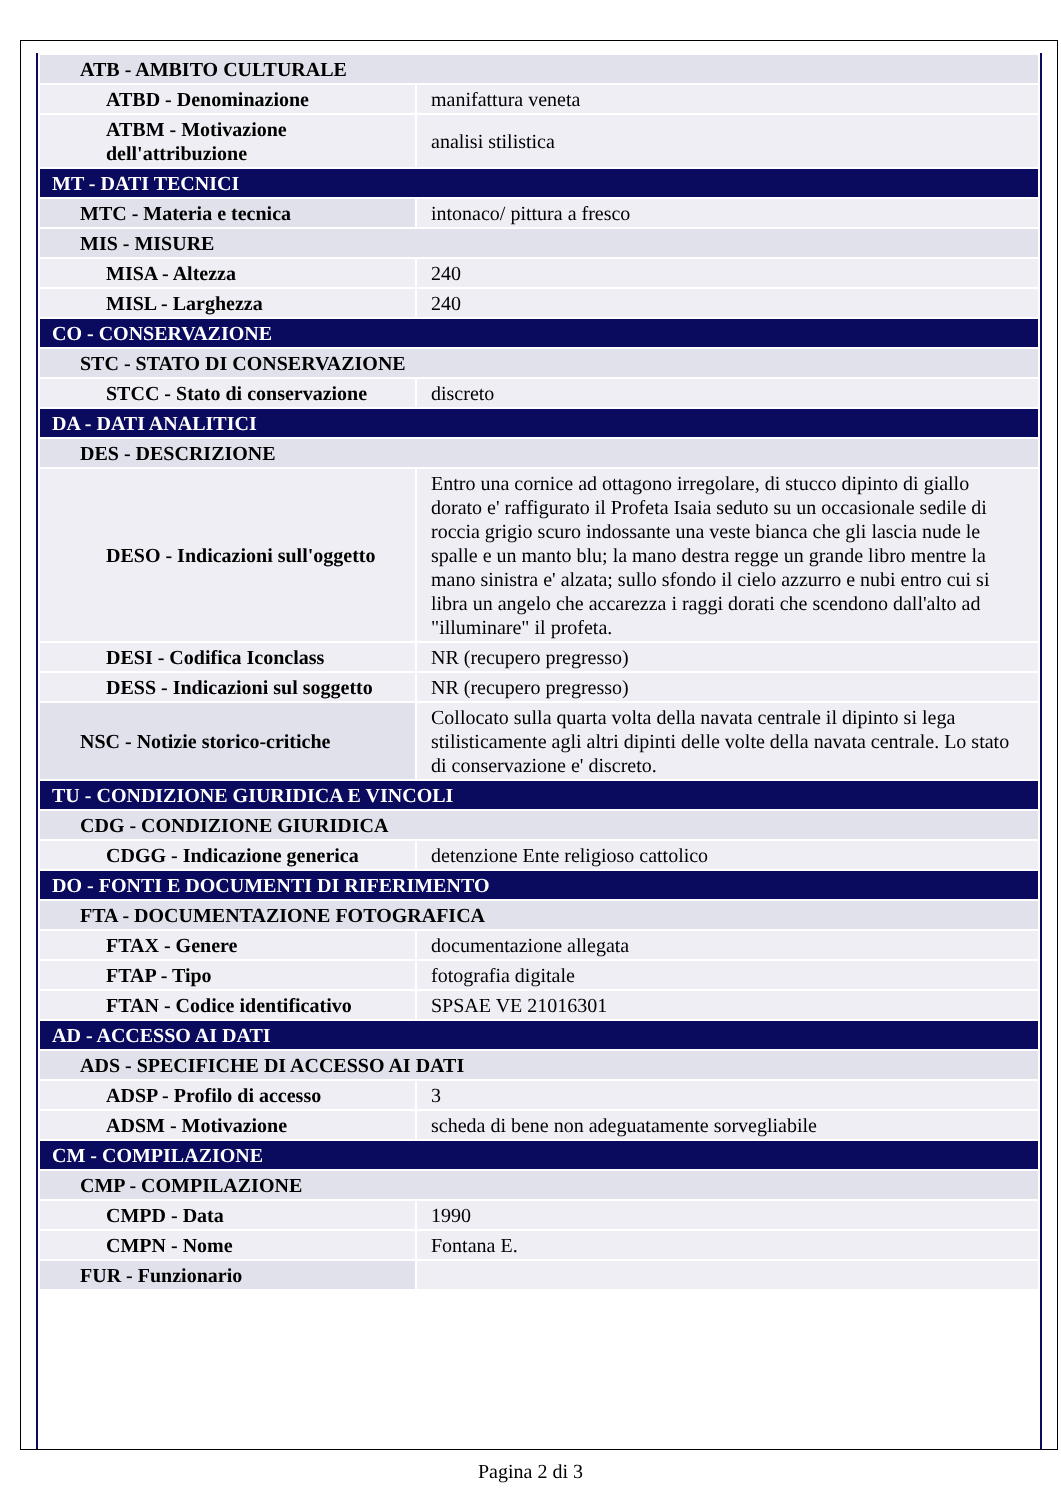| ATB - AMBITO CULTURALE | |
| ATBD - Denominazione | manifattura veneta |
| ATBM - Motivazione dell'attribuzione | analisi stilistica |
| MT - DATI TECNICI | |
| MTC - Materia e tecnica | intonaco/ pittura a fresco |
| MIS - MISURE | |
| MISA - Altezza | 240 |
| MISL - Larghezza | 240 |
| CO - CONSERVAZIONE | |
| STC - STATO DI CONSERVAZIONE | |
| STCC - Stato di conservazione | discreto |
| DA - DATI ANALITICI | |
| DES - DESCRIZIONE | |
| DESO - Indicazioni sull'oggetto | Entro una cornice ad ottagono irregolare, di stucco dipinto di giallo dorato e' raffigurato il Profeta Isaia seduto su un occasionale sedile di roccia grigio scuro indossante una veste bianca che gli lascia nude le spalle e un manto blu; la mano destra regge un grande libro mentre la mano sinistra e' alzata; sullo sfondo il cielo azzurro e nubi entro cui si libra un angelo che accarezza i raggi dorati che scendono dall'alto ad "illuminare" il profeta. |
| DESI - Codifica Iconclass | NR (recupero pregresso) |
| DESS - Indicazioni sul soggetto | NR (recupero pregresso) |
| NSC - Notizie storico-critiche | Collocato sulla quarta volta della navata centrale il dipinto si lega stilisticamente agli altri dipinti delle volte della navata centrale. Lo stato di conservazione e' discreto. |
| TU - CONDIZIONE GIURIDICA E VINCOLI | |
| CDG - CONDIZIONE GIURIDICA | |
| CDGG - Indicazione generica | detenzione Ente religioso cattolico |
| DO - FONTI E DOCUMENTI DI RIFERIMENTO | |
| FTA - DOCUMENTAZIONE FOTOGRAFICA | |
| FTAX - Genere | documentazione allegata |
| FTAP - Tipo | fotografia digitale |
| FTAN - Codice identificativo | SPSAE VE 21016301 |
| AD - ACCESSO AI DATI | |
| ADS - SPECIFICHE DI ACCESSO AI DATI | |
| ADSP - Profilo di accesso | 3 |
| ADSM - Motivazione | scheda di bene non adeguatamente sorvegliabile |
| CM - COMPILAZIONE | |
| CMP - COMPILAZIONE | |
| CMPD - Data | 1990 |
| CMPN - Nome | Fontana E. |
| FUR - Funzionario | |
Pagina 2 di 3